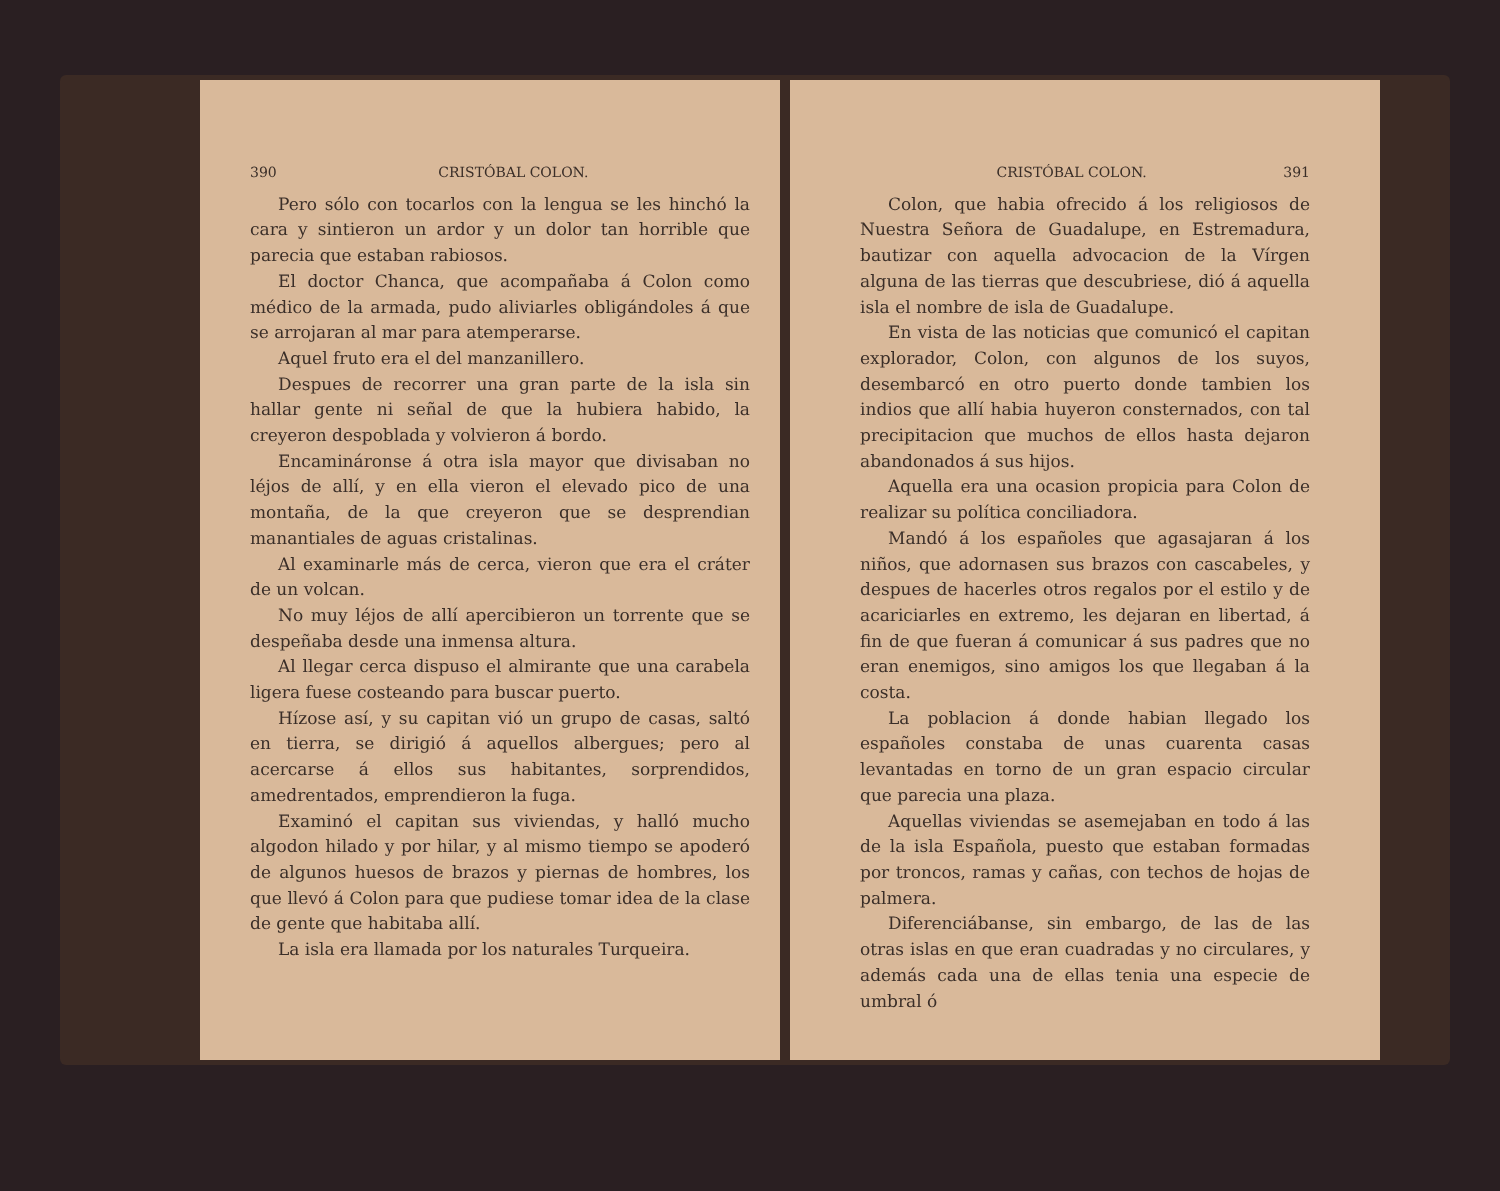390 CRISTÓBAL COLON.
Pero sólo con tocarlos con la lengua se les hinchó la cara y sintieron un ardor y un dolor tan horrible que parecia que estaban rabiosos.
El doctor Chanca, que acompañaba á Colon como médico de la armada, pudo aliviarles obligándoles á que se arrojaran al mar para atemperarse.
Aquel fruto era el del manzanillero.
Despues de recorrer una gran parte de la isla sin hallar gente ni señal de que la hubiera habido, la creyeron despoblada y volvieron á bordo.
Encamináronse á otra isla mayor que divisaban no léjos de allí, y en ella vieron el elevado pico de una montaña, de la que creyeron que se desprendian manantiales de aguas cristalinas.
Al examinarle más de cerca, vieron que era el cráter de un volcan.
No muy léjos de allí apercibieron un torrente que se despeñaba desde una inmensa altura.
Al llegar cerca dispuso el almirante que una carabela ligera fuese costeando para buscar puerto.
Hízose así, y su capitan vió un grupo de casas, saltó en tierra, se dirigió á aquellos albergues; pero al acercarse á ellos sus habitantes, sorprendidos, amedrentados, emprendieron la fuga.
Examinó el capitan sus viviendas, y halló mucho algodon hilado y por hilar, y al mismo tiempo se apoderó de algunos huesos de brazos y piernas de hombres, los que llevó á Colon para que pudiese tomar idea de la clase de gente que habitaba allí.
La isla era llamada por los naturales Turqueira.
CRISTÓBAL COLON. 391
Colon, que habia ofrecido á los religiosos de Nuestra Señora de Guadalupe, en Estremadura, bautizar con aquella advocacion de la Vírgen alguna de las tierras que descubriese, dió á aquella isla el nombre de isla de Guadalupe.
En vista de las noticias que comunicó el capitan explorador, Colon, con algunos de los suyos, desembarcó en otro puerto donde tambien los indios que allí habia huyeron consternados, con tal precipitacion que muchos de ellos hasta dejaron abandonados á sus hijos.
Aquella era una ocasion propicia para Colon de realizar su política conciliadora.
Mandó á los españoles que agasajaran á los niños, que adornasen sus brazos con cascabeles, y despues de hacerles otros regalos por el estilo y de acariciarles en extremo, les dejaran en libertad, á fin de que fueran á comunicar á sus padres que no eran enemigos, sino amigos los que llegaban á la costa.
La poblacion á donde habian llegado los españoles constaba de unas cuarenta casas levantadas en torno de un gran espacio circular que parecia una plaza.
Aquellas viviendas se asemejaban en todo á las de la isla Española, puesto que estaban formadas por troncos, ramas y cañas, con techos de hojas de palmera.
Diferenciábanse, sin embargo, de las de las otras islas en que eran cuadradas y no circulares, y además cada una de ellas tenia una especie de umbral ó